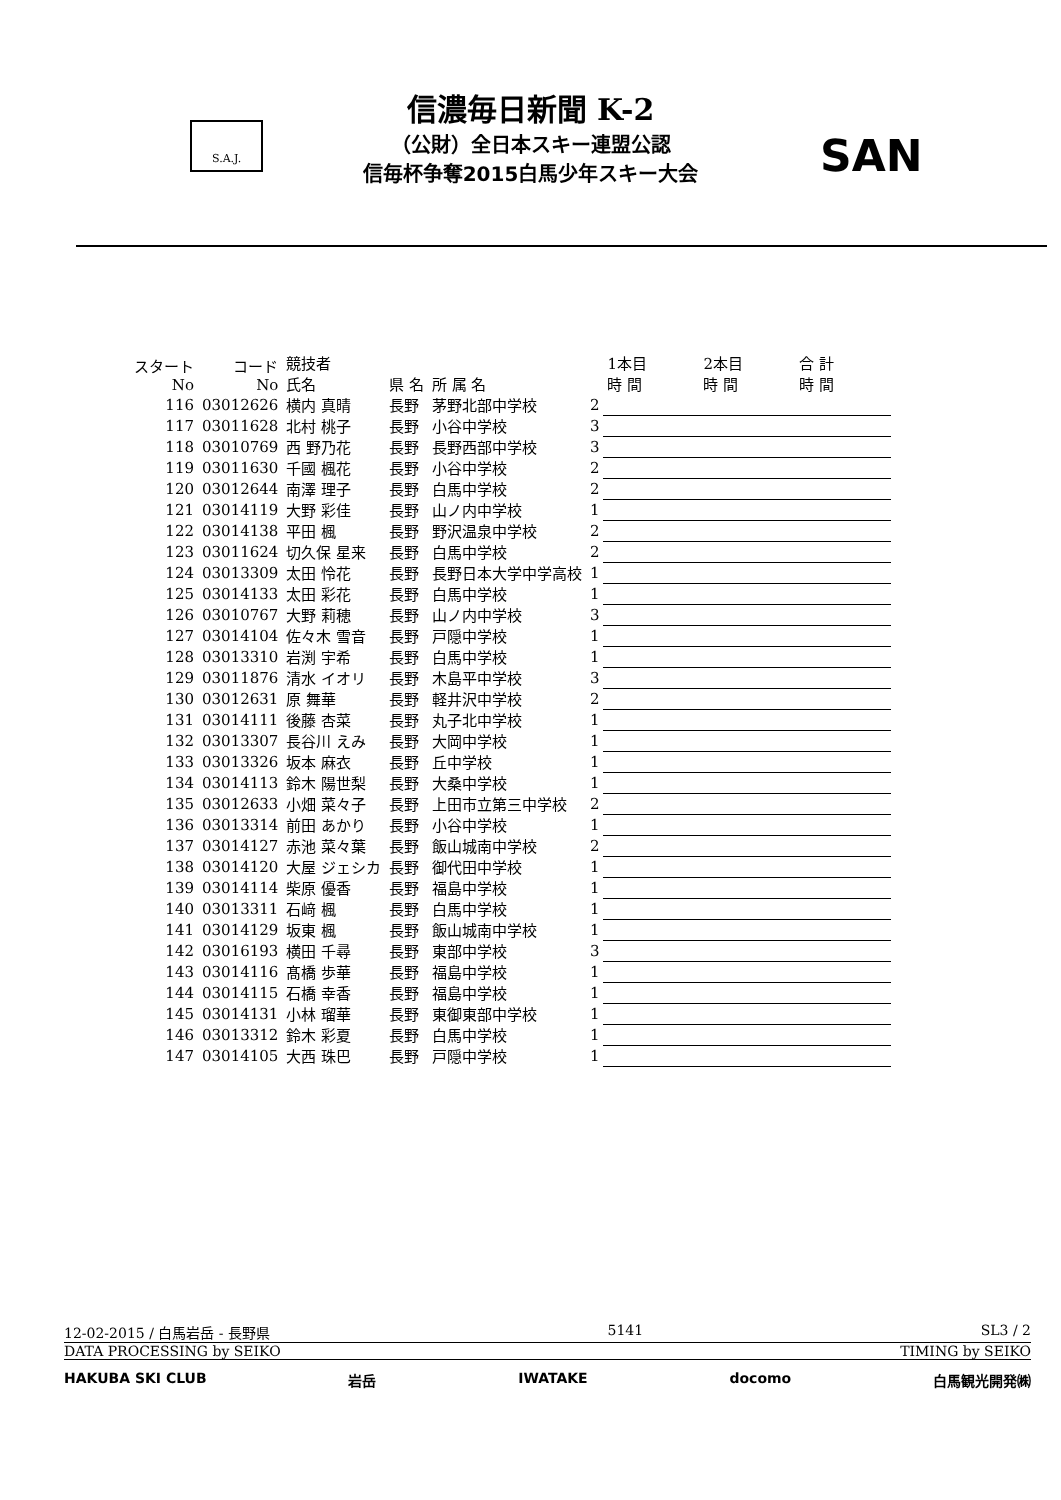S.A.J.
信濃毎日新聞 K-2
（公財）全日本スキー連盟公認
信毎杯争奪2015白馬少年スキー大会
SAN
| スタート No | コード No | 競技者 氏名 | 県 名 | 所 属 名 | | 1本目 時 間 | 2本目 時 間 | 合 計 時 間 |
| --- | --- | --- | --- | --- | --- | --- | --- | --- |
| 116 | 03012626 | 横内 真晴 | 長野 | 茅野北部中学校 | 2 | | | |
| 117 | 03011628 | 北村 桃子 | 長野 | 小谷中学校 | 3 | | | |
| 118 | 03010769 | 西 野乃花 | 長野 | 長野西部中学校 | 3 | | | |
| 119 | 03011630 | 千國 楓花 | 長野 | 小谷中学校 | 2 | | | |
| 120 | 03012644 | 南澤 理子 | 長野 | 白馬中学校 | 2 | | | |
| 121 | 03014119 | 大野 彩佳 | 長野 | 山ノ内中学校 | 1 | | | |
| 122 | 03014138 | 平田 楓 | 長野 | 野沢温泉中学校 | 2 | | | |
| 123 | 03011624 | 切久保 星来 | 長野 | 白馬中学校 | 2 | | | |
| 124 | 03013309 | 太田 怜花 | 長野 | 長野日本大学中学高校 | 1 | | | |
| 125 | 03014133 | 太田 彩花 | 長野 | 白馬中学校 | 1 | | | |
| 126 | 03010767 | 大野 莉穂 | 長野 | 山ノ内中学校 | 3 | | | |
| 127 | 03014104 | 佐々木 雪音 | 長野 | 戸隠中学校 | 1 | | | |
| 128 | 03013310 | 岩渕 宇希 | 長野 | 白馬中学校 | 1 | | | |
| 129 | 03011876 | 清水 イオリ | 長野 | 木島平中学校 | 3 | | | |
| 130 | 03012631 | 原 舞華 | 長野 | 軽井沢中学校 | 2 | | | |
| 131 | 03014111 | 後藤 杏菜 | 長野 | 丸子北中学校 | 1 | | | |
| 132 | 03013307 | 長谷川 えみ | 長野 | 大岡中学校 | 1 | | | |
| 133 | 03013326 | 坂本 麻衣 | 長野 | 丘中学校 | 1 | | | |
| 134 | 03014113 | 鈴木 陽世梨 | 長野 | 大桑中学校 | 1 | | | |
| 135 | 03012633 | 小畑 菜々子 | 長野 | 上田市立第三中学校 | 2 | | | |
| 136 | 03013314 | 前田 あかり | 長野 | 小谷中学校 | 1 | | | |
| 137 | 03014127 | 赤池 菜々葉 | 長野 | 飯山城南中学校 | 2 | | | |
| 138 | 03014120 | 大屋 ジェシカ | 長野 | 御代田中学校 | 1 | | | |
| 139 | 03014114 | 柴原 優香 | 長野 | 福島中学校 | 1 | | | |
| 140 | 03013311 | 石﨑 楓 | 長野 | 白馬中学校 | 1 | | | |
| 141 | 03014129 | 坂東 楓 | 長野 | 飯山城南中学校 | 1 | | | |
| 142 | 03016193 | 横田 千尋 | 長野 | 東部中学校 | 3 | | | |
| 143 | 03014116 | 髙橋 歩華 | 長野 | 福島中学校 | 1 | | | |
| 144 | 03014115 | 石橋 幸香 | 長野 | 福島中学校 | 1 | | | |
| 145 | 03014131 | 小林 瑠華 | 長野 | 東御東部中学校 | 1 | | | |
| 146 | 03013312 | 鈴木 彩夏 | 長野 | 白馬中学校 | 1 | | | |
| 147 | 03014105 | 大西 珠巴 | 長野 | 戸隠中学校 | 1 | | | |
12-02-2015 / 白馬岩岳 - 長野県 5141 SL3 / 2
DATA PROCESSING by SEIKO TIMING by SEIKO
HAKUBA SKI CLUB 岩岳 IWATAKE docomo 白馬観光開発㈱